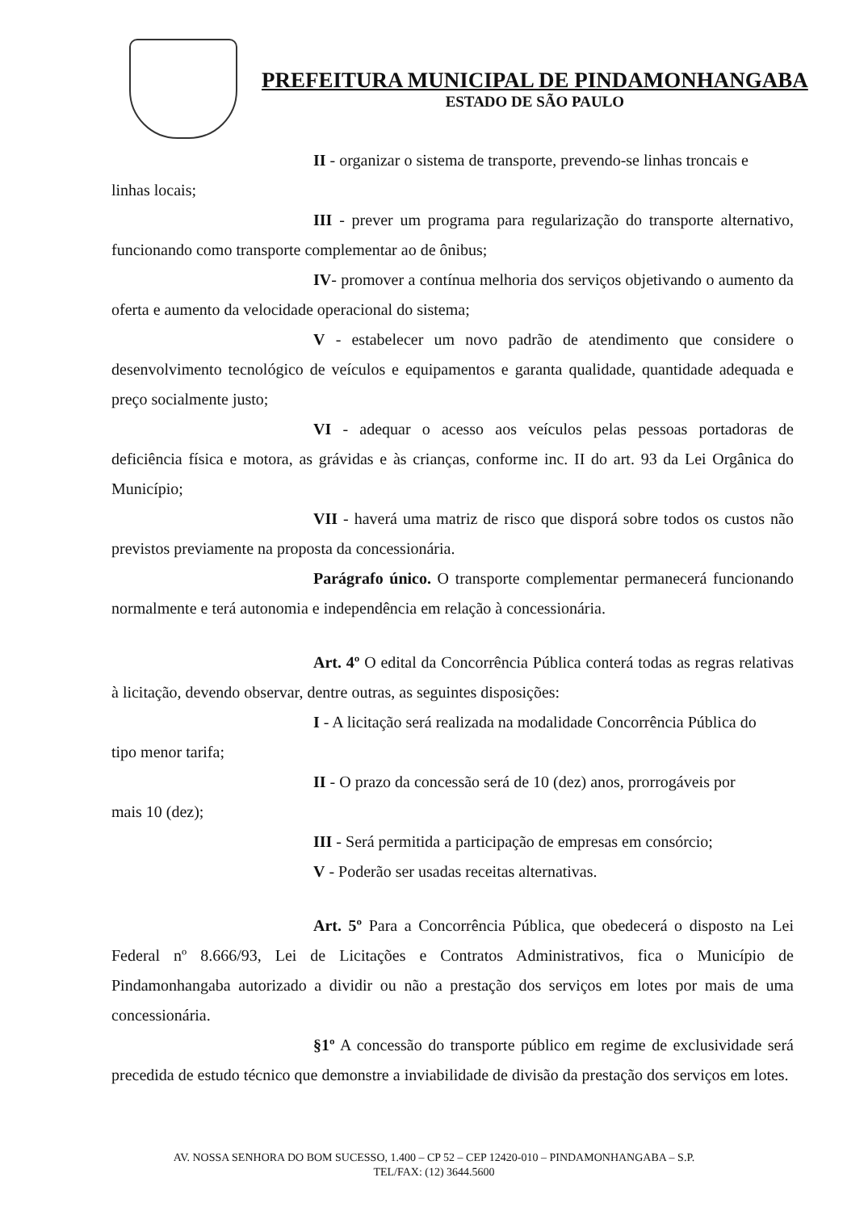PREFEITURA MUNICIPAL DE PINDAMONHANGABA
ESTADO DE SÃO PAULO
II - organizar o sistema de transporte, prevendo-se linhas troncais e
linhas locais;
III - prever um programa para regularização do transporte alternativo, funcionando como transporte complementar ao de ônibus;
IV- promover a contínua melhoria dos serviços objetivando o aumento da oferta e aumento da velocidade operacional do sistema;
V - estabelecer um novo padrão de atendimento que considere o desenvolvimento tecnológico de veículos e equipamentos e garanta qualidade, quantidade adequada e preço socialmente justo;
VI - adequar o acesso aos veículos pelas pessoas portadoras de deficiência física e motora, as grávidas e às crianças, conforme inc. II do art. 93 da Lei Orgânica do Município;
VII - haverá uma matriz de risco que disporá sobre todos os custos não previstos previamente na proposta da concessionária.
Parágrafo único. O transporte complementar permanecerá funcionando normalmente e terá autonomia e independência em relação à concessionária.
Art. 4º O edital da Concorrência Pública conterá todas as regras relativas à licitação, devendo observar, dentre outras, as seguintes disposições:
I - A licitação será realizada na modalidade Concorrência Pública do
tipo menor tarifa;
II - O prazo da concessão será de 10 (dez) anos, prorrogáveis por
mais 10 (dez);
III - Será permitida a participação de empresas em consórcio;
V - Poderão ser usadas receitas alternativas.
Art. 5º Para a Concorrência Pública, que obedecerá o disposto na Lei Federal nº 8.666/93, Lei de Licitações e Contratos Administrativos, fica o Município de Pindamonhangaba autorizado a dividir ou não a prestação dos serviços em lotes por mais de uma concessionária.
§1º A concessão do transporte público em regime de exclusividade será precedida de estudo técnico que demonstre a inviabilidade de divisão da prestação dos serviços em lotes.
AV. NOSSA SENHORA DO BOM SUCESSO, 1.400 – CP 52 – CEP 12420-010 – PINDAMONHANGABA – S.P.
TEL/FAX: (12) 3644.5600